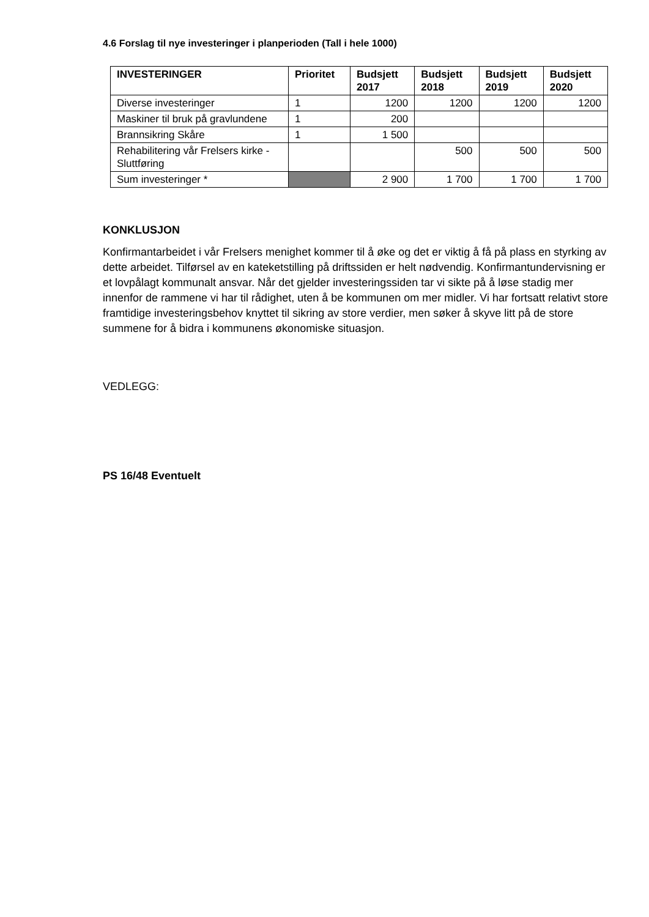4.6 Forslag til nye investeringer i planperioden (Tall i hele 1000)
| INVESTERINGER | Prioritet | Budsjett 2017 | Budsjett 2018 | Budsjett 2019 | Budsjett 2020 |
| --- | --- | --- | --- | --- | --- |
| Diverse investeringer | 1 | 1200 | 1200 | 1200 | 1200 |
| Maskiner til bruk på gravlundene | 1 | 200 | | | |
| Brannsikring Skåre | 1 | 1 500 | | | |
| Rehabilitering vår Frelsers kirke - Sluttføring | | | 500 | 500 | 500 |
| Sum investeringer * | | 2 900 | 1 700 | 1 700 | 1 700 |
KONKLUSJON
Konfirmantarbeidet i vår Frelsers menighet kommer til å øke og det er viktig å få på plass en styrking av dette arbeidet. Tilførsel av en kateketstilling på driftssiden er helt nødvendig. Konfirmantundervisning er et lovpålagt kommunalt ansvar. Når det gjelder investeringssiden tar vi sikte på å løse stadig mer innenfor de rammene vi har til rådighet, uten å be kommunen om mer midler. Vi har fortsatt relativt store framtidige investeringsbehov knyttet til sikring av store verdier, men søker å skyve litt på de store summene for å bidra i kommunens økonomiske situasjon.
VEDLEGG:
PS 16/48 Eventuelt